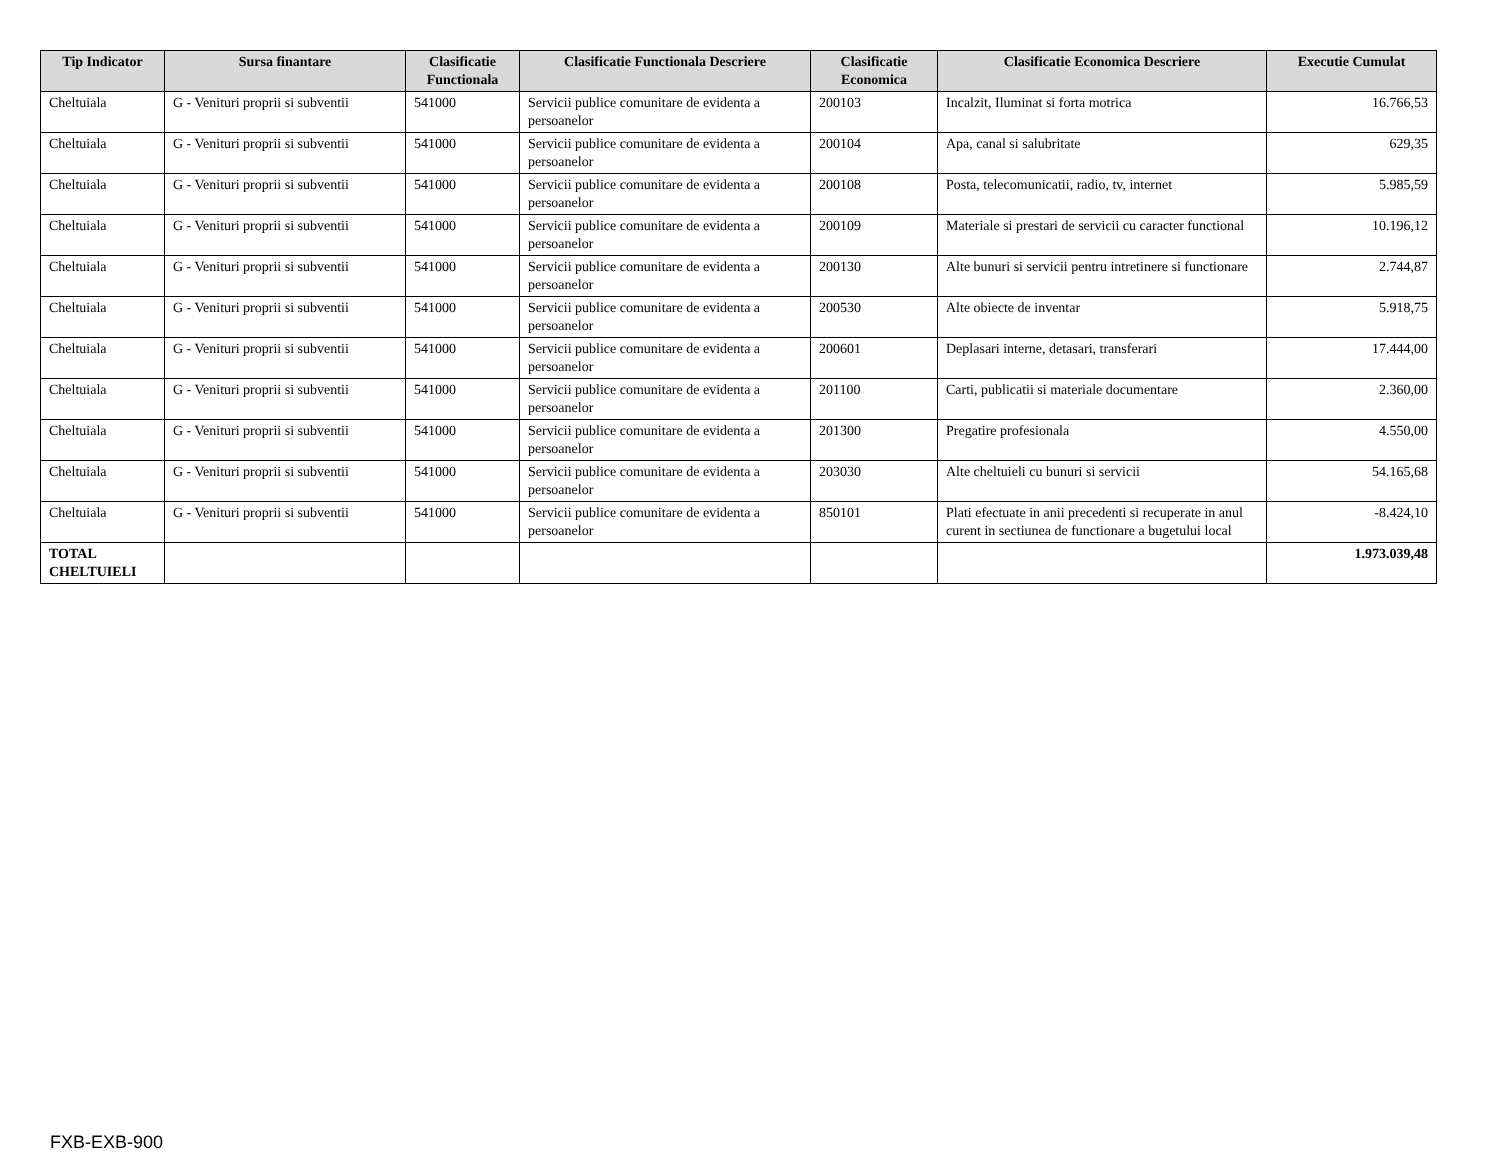| Tip Indicator | Sursa finantare | Clasificatie Functionala | Clasificatie Functionala Descriere | Clasificatie Economica | Clasificatie Economica Descriere | Executie Cumulat |
| --- | --- | --- | --- | --- | --- | --- |
| Cheltuiala | G - Venituri proprii si subventii | 541000 | Servicii publice comunitare de evidenta a persoanelor | 200103 | Incalzit, Iluminat si forta motrica | 16.766,53 |
| Cheltuiala | G - Venituri proprii si subventii | 541000 | Servicii publice comunitare de evidenta a persoanelor | 200104 | Apa, canal si salubritate | 629,35 |
| Cheltuiala | G - Venituri proprii si subventii | 541000 | Servicii publice comunitare de evidenta a persoanelor | 200108 | Posta, telecomunicatii, radio, tv, internet | 5.985,59 |
| Cheltuiala | G - Venituri proprii si subventii | 541000 | Servicii publice comunitare de evidenta a persoanelor | 200109 | Materiale si prestari de servicii cu caracter functional | 10.196,12 |
| Cheltuiala | G - Venituri proprii si subventii | 541000 | Servicii publice comunitare de evidenta a persoanelor | 200130 | Alte bunuri si servicii pentru intretinere si functionare | 2.744,87 |
| Cheltuiala | G - Venituri proprii si subventii | 541000 | Servicii publice comunitare de evidenta a persoanelor | 200530 | Alte obiecte de inventar | 5.918,75 |
| Cheltuiala | G - Venituri proprii si subventii | 541000 | Servicii publice comunitare de evidenta a persoanelor | 200601 | Deplasari interne, detasari, transferari | 17.444,00 |
| Cheltuiala | G - Venituri proprii si subventii | 541000 | Servicii publice comunitare de evidenta a persoanelor | 201100 | Carti, publicatii si materiale documentare | 2.360,00 |
| Cheltuiala | G - Venituri proprii si subventii | 541000 | Servicii publice comunitare de evidenta a persoanelor | 201300 | Pregatire profesionala | 4.550,00 |
| Cheltuiala | G - Venituri proprii si subventii | 541000 | Servicii publice comunitare de evidenta a persoanelor | 203030 | Alte cheltuieli cu bunuri si servicii | 54.165,68 |
| Cheltuiala | G - Venituri proprii si subventii | 541000 | Servicii publice comunitare de evidenta a persoanelor | 850101 | Plati efectuate in anii precedenti si recuperate in anul curent in sectiunea de functionare a bugetului local | -8.424,10 |
| TOTAL CHELTUIELI | | | | | | 1.973.039,48 |
FXB-EXB-900